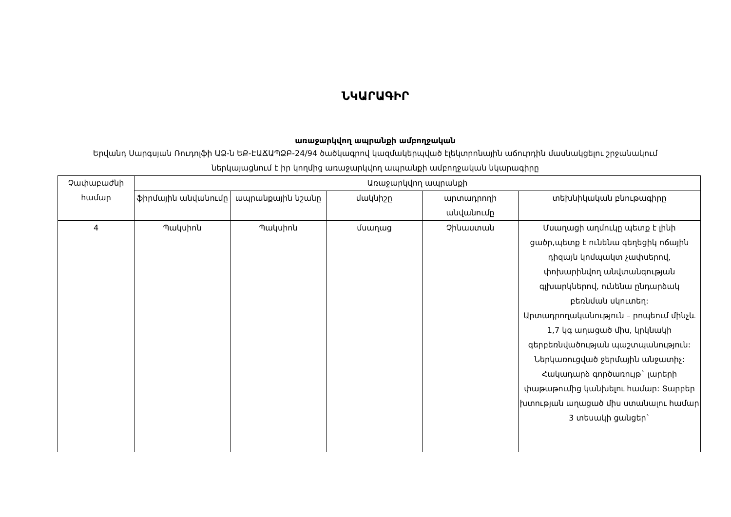ՆԿԱՐԱԳԻՐ
առաջարկվող ապրանքի ամբողջական
Երվանդ Սարգսյան Ռուդոլֆի ԱՁ-ն ԵՔ-ԷԱՃԱՊՁԲ-24/94 ծածկագրով կազմակերպված էլեկտրոնային աճուրդին մասնակցելու շրջանակում ներկայացնում է իր կողմից առաջարկվող ապրանքի ամբողջական նկարագիրը
| Չափաբաժնի համար | Առաջարկվող ապրանքի | | | | |
| --- | --- | --- | --- | --- | --- |
| | ֆիրմային անվանումը | ապրանքային նշանը | մակնիշը | արտադրողի անվանումը | տեխնիկական բնութագիրը |
| 4 | Պակսիոն | Պակսիոն | մսաղաց | Չինաստան | Մսաղացի աղմուկը պետք է լինի ցածր,պետք է ունենա գեղեցիկ ոճային դիզայն կոմպակտ չափսերով, փոխարինվող անվտանգության գլխարկներով, ունենա ընդարձակ բեռնման սկուտեղ: Արտադրողականություն – րոպեում մինչև 1,7 կգ աղացած միս, կրկնակի գերբեռնվածության պաշտպանություն: Ներկառուցված ջերմային անջատիչ: Հակադարձ գործառույթ` լարերի փաթաթումից կանխելու համար: Տարբեր խտության աղացած միս ստանալու համար 3 տեսակի ցանցեր` |